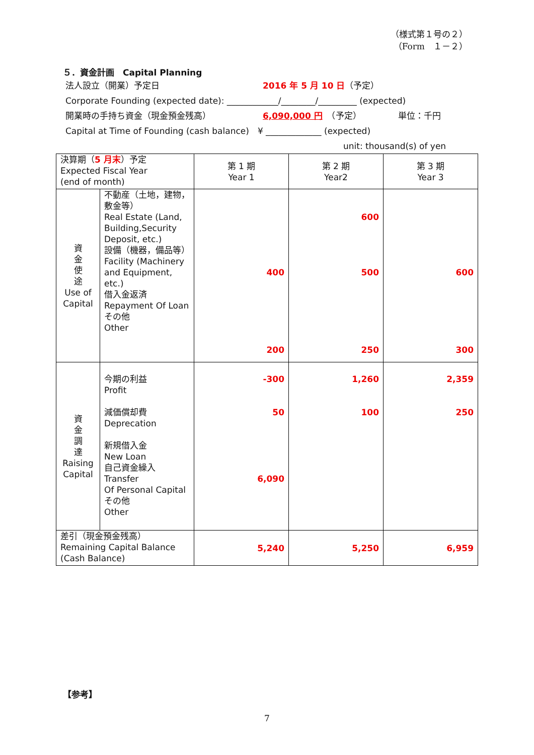（様式第１号の２）
（Form　１－２）
５．資金計画　Capital Planning
法人設立（開業）予定日 2016 年 5 月 10 日 （予定）
Corporate Founding (expected date): ____________/________/_________ (expected)
開業時の手持ち資金（現金預金残高） 6,090,000 円　（予定） 単位：千円
Capital at Time of Founding (cash balance)　¥ _____________ (expected)
unit: thousand(s) of yen
| 決算期（ 5 月末 ）予定 Expected Fiscal Year (end of month) | | 第 1 期 Year 1 | 第 2 期 Year2 | 第 3 期 Year 3 |
| 資 金 使 途 Use of Capital | 不動産（土地，建物，敷金等） Real Estate (Land, Building,Security Deposit, etc.) 設備（機器，備品等） Facility (Machinery and Equipment, etc.) 借入金返済 Repayment Of Loan その他 Other | 400 200 | 600 500 250 | 600 300 |
| 資 金 調 達 Raising Capital | 今期の利益 Profit 減価償却費 Deprecation 新規借入金 New Loan 自己資金繰入 Transfer Of Personal Capital その他 Other | -300 50 6,090 | 1,260 100 | 2,359 250 |
| 差引（現金預金残高） Remaining Capital Balance (Cash Balance) | | 5,240 | 5,250 | 6,959 |
【参考】
7